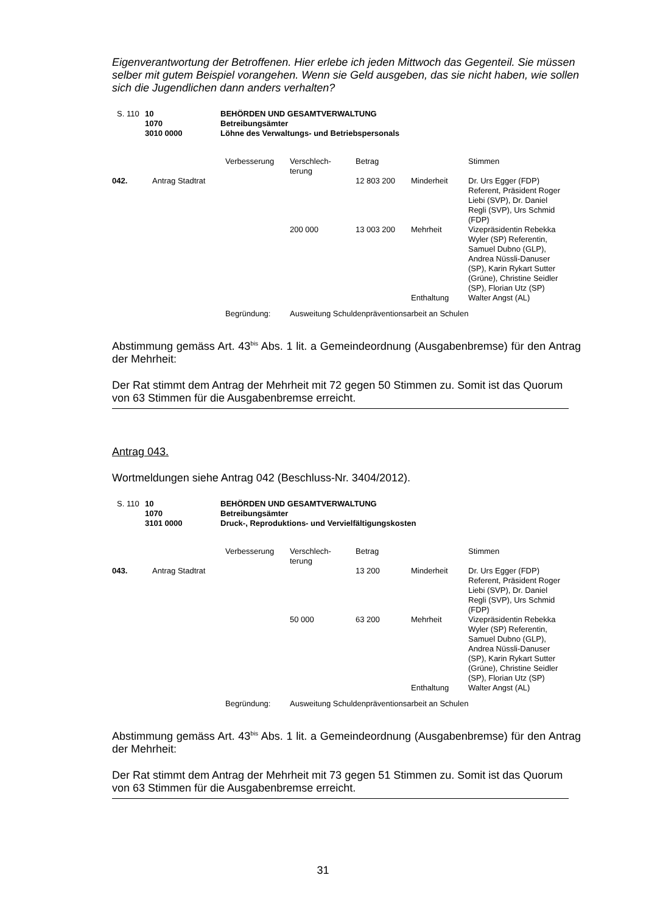Eigenverantwortung der Betroffenen. Hier erlebe ich jeden Mittwoch das Gegenteil. Sie müssen selber mit gutem Beispiel vorangehen. Wenn sie Geld ausgeben, das sie nicht haben, wie sollen sich die Jugendlichen dann anders verhalten?
| S. 110 | 10 1070 3010 0000 | BEHÖRDEN UND GESAMTVERWALTUNG Betreibungsämter Löhne des Verwaltungs- und Betriebspersonals |
| | | Verbesserung | Verschlech- terung | Betrag | | Stimmen |
| 042. | Antrag Stadtrat | | | 12 803 200 | Minderheit | Dr. Urs Egger (FDP) Referent, Präsident Roger Liebi (SVP), Dr. Daniel Regli (SVP), Urs Schmid (FDP) |
| | | | 200 000 | 13 003 200 | Mehrheit | Vizepräsidentin Rebekka Wyler (SP) Referentin, Samuel Dubno (GLP), Andrea Nüssli-Danuser (SP), Karin Rykart Sutter (Grüne), Christine Seidler (SP), Florian Utz (SP) |
| | | | | | Enthaltung | Walter Angst (AL) |
| | | Begründung: | Ausweitung Schuldenpräventionsarbeit an Schulen | | | |
Abstimmung gemäss Art. 43<sup>bis</sup> Abs. 1 lit. a Gemeindeordnung (Ausgabenbremse) für den Antrag der Mehrheit:
Der Rat stimmt dem Antrag der Mehrheit mit 72 gegen 50 Stimmen zu. Somit ist das Quorum von 63 Stimmen für die Ausgabenbremse erreicht.
Antrag 043.
Wortmeldungen siehe Antrag 042 (Beschluss-Nr. 3404/2012).
| S. 110 | 10 1070 3101 0000 | BEHÖRDEN UND GESAMTVERWALTUNG Betreibungsämter Druck-, Reproduktions- und Vervielfältigungskosten |
| | | Verbesserung | Verschlech- terung | Betrag | | Stimmen |
| 043. | Antrag Stadtrat | | | 13 200 | Minderheit | Dr. Urs Egger (FDP) Referent, Präsident Roger Liebi (SVP), Dr. Daniel Regli (SVP), Urs Schmid (FDP) |
| | | | 50 000 | 63 200 | Mehrheit | Vizepräsidentin Rebekka Wyler (SP) Referentin, Samuel Dubno (GLP), Andrea Nüssli-Danuser (SP), Karin Rykart Sutter (Grüne), Christine Seidler (SP), Florian Utz (SP) |
| | | | | | Enthaltung | Walter Angst (AL) |
| | | Begründung: | Ausweitung Schuldenpräventionsarbeit an Schulen | | | |
Abstimmung gemäss Art. 43<sup>bis</sup> Abs. 1 lit. a Gemeindeordnung (Ausgabenbremse) für den Antrag der Mehrheit:
Der Rat stimmt dem Antrag der Mehrheit mit 73 gegen 51 Stimmen zu. Somit ist das Quorum von 63 Stimmen für die Ausgabenbremse erreicht.
31